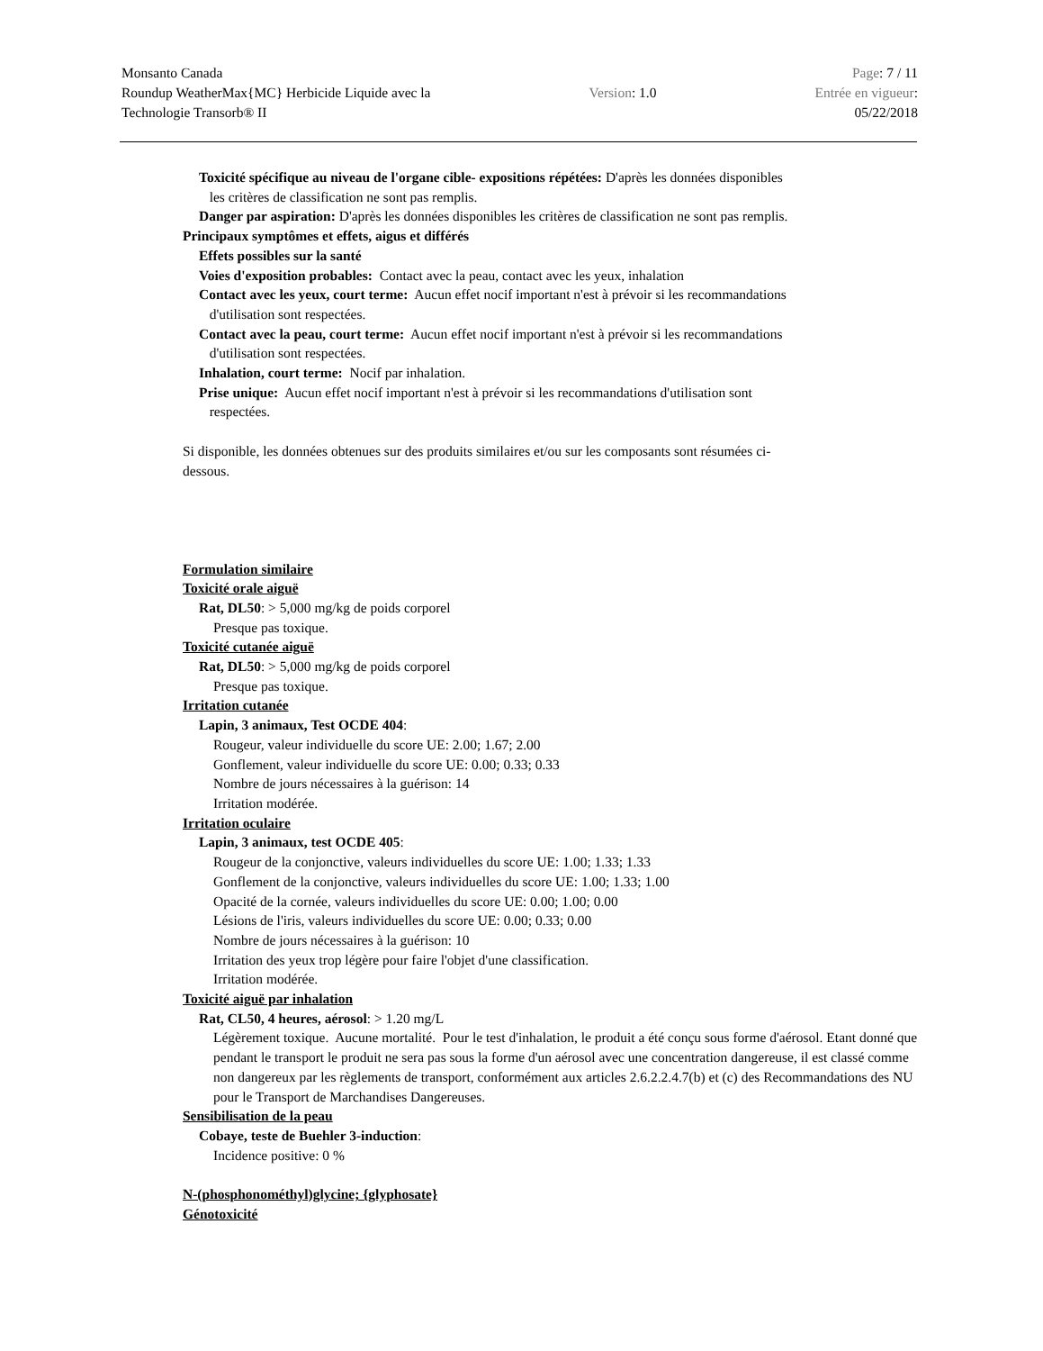Monsanto Canada
Roundup WeatherMax{MC} Herbicide Liquide avec la
Technologie Transorb® II
Version: 1.0
Page: 7 / 11
Entrée en vigueur:
05/22/2018
Toxicité spécifique au niveau de l'organe cible- expositions répétées: D'après les données disponibles
les critères de classification ne sont pas remplis.
Danger par aspiration: D'après les données disponibles les critères de classification ne sont pas remplis.
Principaux symptômes et effets, aigus et différés
Effets possibles sur la santé
Voies d'exposition probables: Contact avec la peau, contact avec les yeux, inhalation
Contact avec les yeux, court terme: Aucun effet nocif important n'est à prévoir si les recommandations
d'utilisation sont respectées.
Contact avec la peau, court terme: Aucun effet nocif important n'est à prévoir si les recommandations
d'utilisation sont respectées.
Inhalation, court terme: Nocif par inhalation.
Prise unique: Aucun effet nocif important n'est à prévoir si les recommandations d'utilisation sont
respectées.
Si disponible, les données obtenues sur des produits similaires et/ou sur les composants sont résumées ci-
dessous.
Formulation similaire
Toxicité orale aiguë
Rat, DL50: > 5,000 mg/kg de poids corporel
Presque pas toxique.
Toxicité cutanée aiguë
Rat, DL50: > 5,000 mg/kg de poids corporel
Presque pas toxique.
Irritation cutanée
Lapin, 3 animaux, Test OCDE 404:
Rougeur, valeur individuelle du score UE: 2.00; 1.67; 2.00
Gonflement, valeur individuelle du score UE: 0.00; 0.33; 0.33
Nombre de jours nécessaires à la guérison: 14
Irritation modérée.
Irritation oculaire
Lapin, 3 animaux, test OCDE 405:
Rougeur de la conjonctive, valeurs individuelles du score UE: 1.00; 1.33; 1.33
Gonflement de la conjonctive, valeurs individuelles du score UE: 1.00; 1.33; 1.00
Opacité de la cornée, valeurs individuelles du score UE: 0.00; 1.00; 0.00
Lésions de l'iris, valeurs individuelles du score UE: 0.00; 0.33; 0.00
Nombre de jours nécessaires à la guérison: 10
Irritation des yeux trop légère pour faire l'objet d'une classification.
Irritation modérée.
Toxicité aiguë par inhalation
Rat, CL50, 4 heures, aérosol: > 1.20 mg/L
Légèrement toxique. Aucune mortalité. Pour le test d'inhalation, le produit a été conçu sous forme d'aérosol. Etant donné que pendant le transport le produit ne sera pas sous la forme d'un aérosol avec une concentration dangereuse, il est classé comme non dangereux par les règlements de transport, conformément aux articles 2.6.2.2.4.7(b) et (c) des Recommandations des NU pour le Transport de Marchandises Dangereuses.
Sensibilisation de la peau
Cobaye, teste de Buehler 3-induction:
Incidence positive: 0 %
N-(phosphonométhyl)glycine; {glyphosate}
Génotoxicité